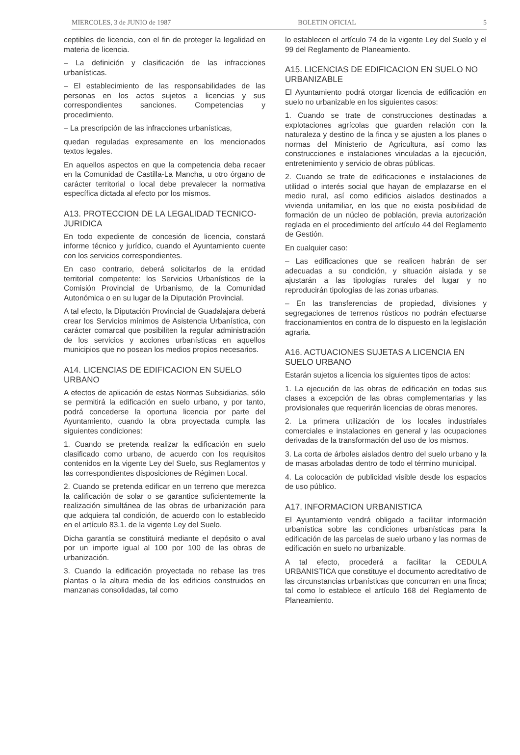MIERCOLES, 3 de JUNIO de 1987 BOLETIN OFICIAL 5
ceptibles de licencia, con el fin de proteger la legalidad en materia de licencia.
– La definición y clasificación de las infracciones urbanísticas.
– El establecimiento de las responsabilidades de las personas en los actos sujetos a licencias y sus correspondientes sanciones. Competencias y procedimiento.
– La prescripción de las infracciones urbanísticas,
quedan reguladas expresamente en los mencionados textos legales.
En aquellos aspectos en que la competencia deba recaer en la Comunidad de Castilla-La Mancha, u otro órgano de carácter territorial o local debe prevalecer la normativa específica dictada al efecto por los mismos.
A13. PROTECCION DE LA LEGALIDAD TECNICO-JURIDICA
En todo expediente de concesión de licencia, constará informe técnico y jurídico, cuando el Ayuntamiento cuente con los servicios correspondientes.
En caso contrario, deberá solicitarlos de la entidad territorial competente: los Servicios Urbanísticos de la Comisión Provincial de Urbanismo, de la Comunidad Autonómica o en su lugar de la Diputación Provincial.
A tal efecto, la Diputación Provincial de Guadalajara deberá crear los Servicios mínimos de Asistencia Urbanística, con carácter comarcal que posibiliten la regular administración de los servicios y acciones urbanísticas en aquellos municipios que no posean los medios propios necesarios.
A14. LICENCIAS DE EDIFICACION EN SUELO URBANO
A efectos de aplicación de estas Normas Subsidiarias, sólo se permitirá la edificación en suelo urbano, y por tanto, podrá concederse la oportuna licencia por parte del Ayuntamiento, cuando la obra proyectada cumpla las siguientes condiciones:
1. Cuando se pretenda realizar la edificación en suelo clasificado como urbano, de acuerdo con los requisitos contenidos en la vigente Ley del Suelo, sus Reglamentos y las correspondientes disposiciones de Régimen Local.
2. Cuando se pretenda edificar en un terreno que merezca la calificación de solar o se garantice suficientemente la realización simultánea de las obras de urbanización para que adquiera tal condición, de acuerdo con lo establecido en el artículo 83.1. de la vigente Ley del Suelo.
Dicha garantía se constituirá mediante el depósito o aval por un importe igual al 100 por 100 de las obras de urbanización.
3. Cuando la edificación proyectada no rebase las tres plantas o la altura media de los edificios construidos en manzanas consolidadas, tal como
lo establecen el artículo 74 de la vigente Ley del Suelo y el 99 del Reglamento de Planeamiento.
A15. LICENCIAS DE EDIFICACION EN SUELO NO URBANIZABLE
El Ayuntamiento podrá otorgar licencia de edificación en suelo no urbanizable en los siguientes casos:
1. Cuando se trate de construcciones destinadas a explotaciones agrícolas que guarden relación con la naturaleza y destino de la finca y se ajusten a los planes o normas del Ministerio de Agricultura, así como las construcciones e instalaciones vinculadas a la ejecución, entretenimiento y servicio de obras públicas.
2. Cuando se trate de edificaciones e instalaciones de utilidad o interés social que hayan de emplazarse en el medio rural, así como edificios aislados destinados a vivienda unifamiliar, en los que no exista posibilidad de formación de un núcleo de población, previa autorización reglada en el procedimiento del artículo 44 del Reglamento de Gestión.
En cualquier caso:
– Las edificaciones que se realicen habrán de ser adecuadas a su condición, y situación aislada y se ajustarán a las tipologías rurales del lugar y no reproducirán tipologías de las zonas urbanas.
– En las transferencias de propiedad, divisiones y segregaciones de terrenos rústicos no podrán efectuarse fraccionamientos en contra de lo dispuesto en la legislación agraria.
A16. ACTUACIONES SUJETAS A LICENCIA EN SUELO URBANO
Estarán sujetos a licencia los siguientes tipos de actos:
1. La ejecución de las obras de edificación en todas sus clases a excepción de las obras complementarias y las provisionales que requerirán licencias de obras menores.
2. La primera utilización de los locales industriales comerciales e instalaciones en general y las ocupaciones derivadas de la transformación del uso de los mismos.
3. La corta de árboles aislados dentro del suelo urbano y la de masas arboladas dentro de todo el término municipal.
4. La colocación de publicidad visible desde los espacios de uso público.
A17. INFORMACION URBANISTICA
El Ayuntamiento vendrá obligado a facilitar información urbanística sobre las condiciones urbanísticas para la edificación de las parcelas de suelo urbano y las normas de edificación en suelo no urbanizable.
A tal efecto, procederá a facilitar la CEDULA URBANISTICA que constituye el documento acreditativo de las circunstancias urbanísticas que concurran en una finca; tal como lo establece el artículo 168 del Reglamento de Planeamiento.